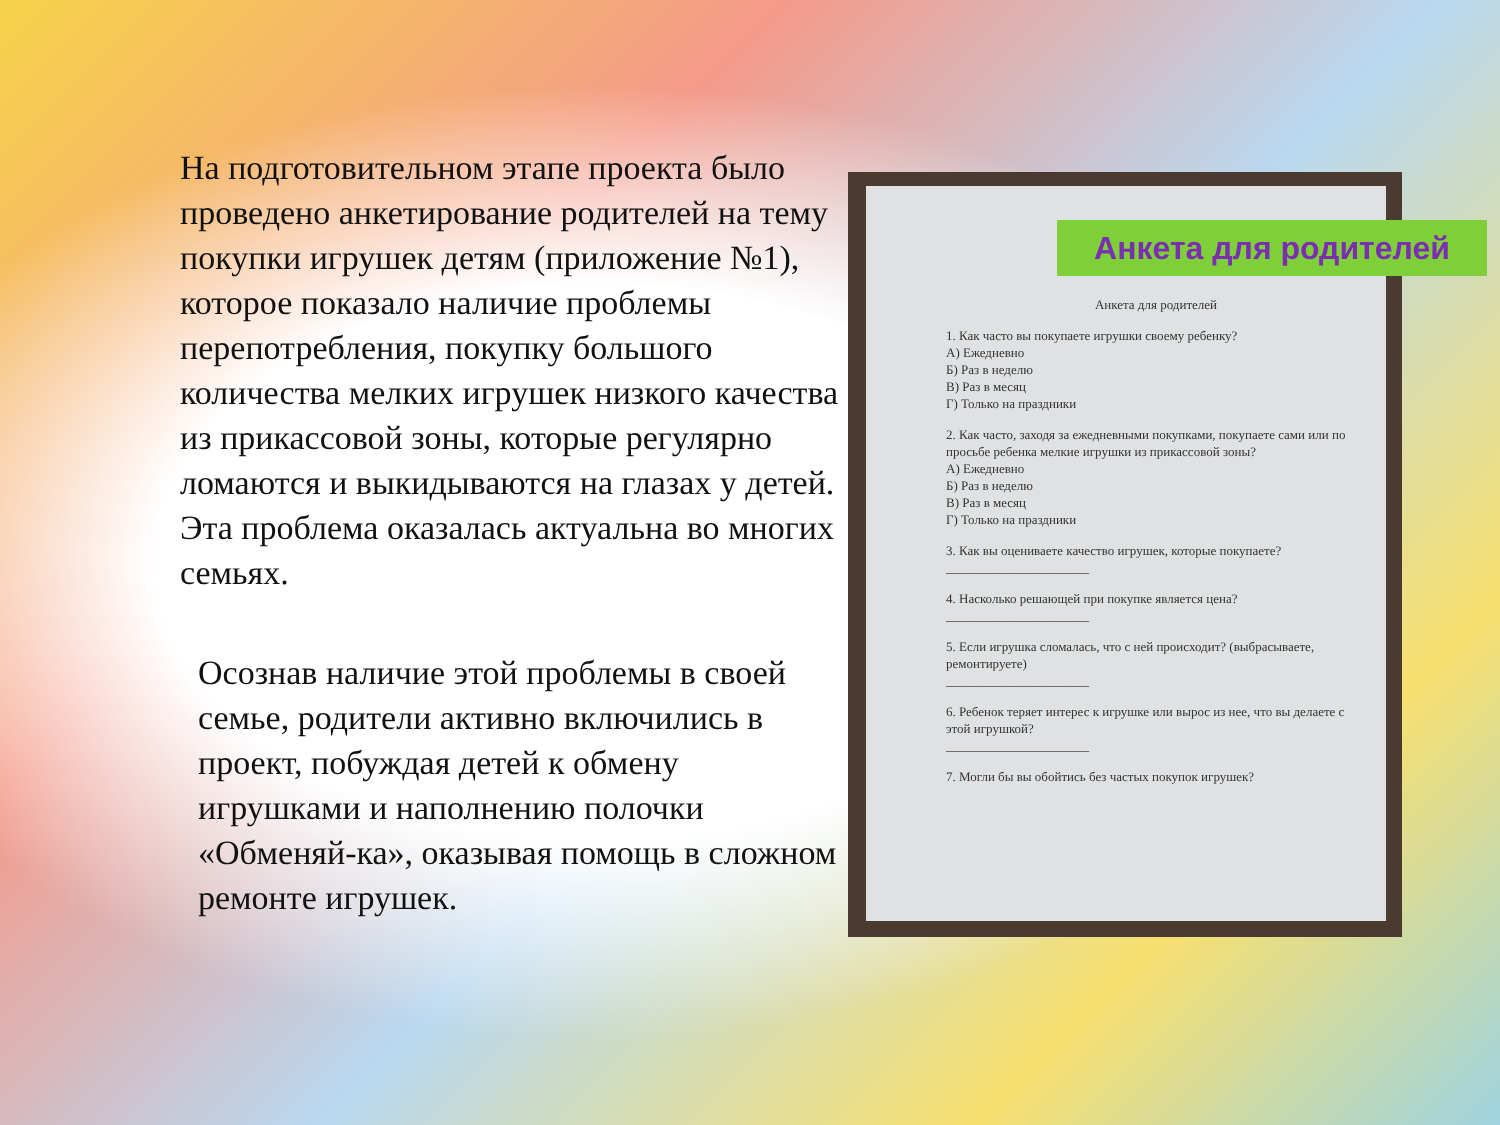На подготовительном этапе проекта было проведено анкетирование родителей на тему покупки игрушек детям (приложение №1), которое показало наличие проблемы перепотребления, покупку большого количества мелких игрушек низкого качества из прикассовой зоны, которые регулярно ломаются и выкидываются на глазах у детей. Эта проблема оказалась актуальна во многих семьях.
Осознав наличие этой проблемы в своей семье, родители активно включились в проект, побуждая детей к обмену игрушками и наполнению полочки «Обменяй-ка», оказывая помощь в сложном ремонте игрушек.
Анкета для родителей
1. Как часто вы покупаете игрушки своему ребенку?
А) Ежедневно
Б) Раз в неделю
В) Раз в месяц
Г) Только на праздники
2. Как часто, заходя за ежедневными покупками, покупаете сами или по просьбе ребенка мелкие игрушки из прикассовой зоны?
А) Ежедневно
Б) Раз в неделю
В) Раз в месяц
Г) Только на праздники
3. Как вы оцениваете качество игрушек, которые покупаете?
______________________
4. Насколько решающей при покупке является цена?
______________________
5. Если игрушка сломалась, что с ней происходит? (выбрасываете, ремонтируете)
______________________
6. Ребенок теряет интерес к игрушке или вырос из нее, что вы делаете с этой игрушкой?
______________________
7. Могли бы вы обойтись без частых покупок игрушек?
Анкета для родителей